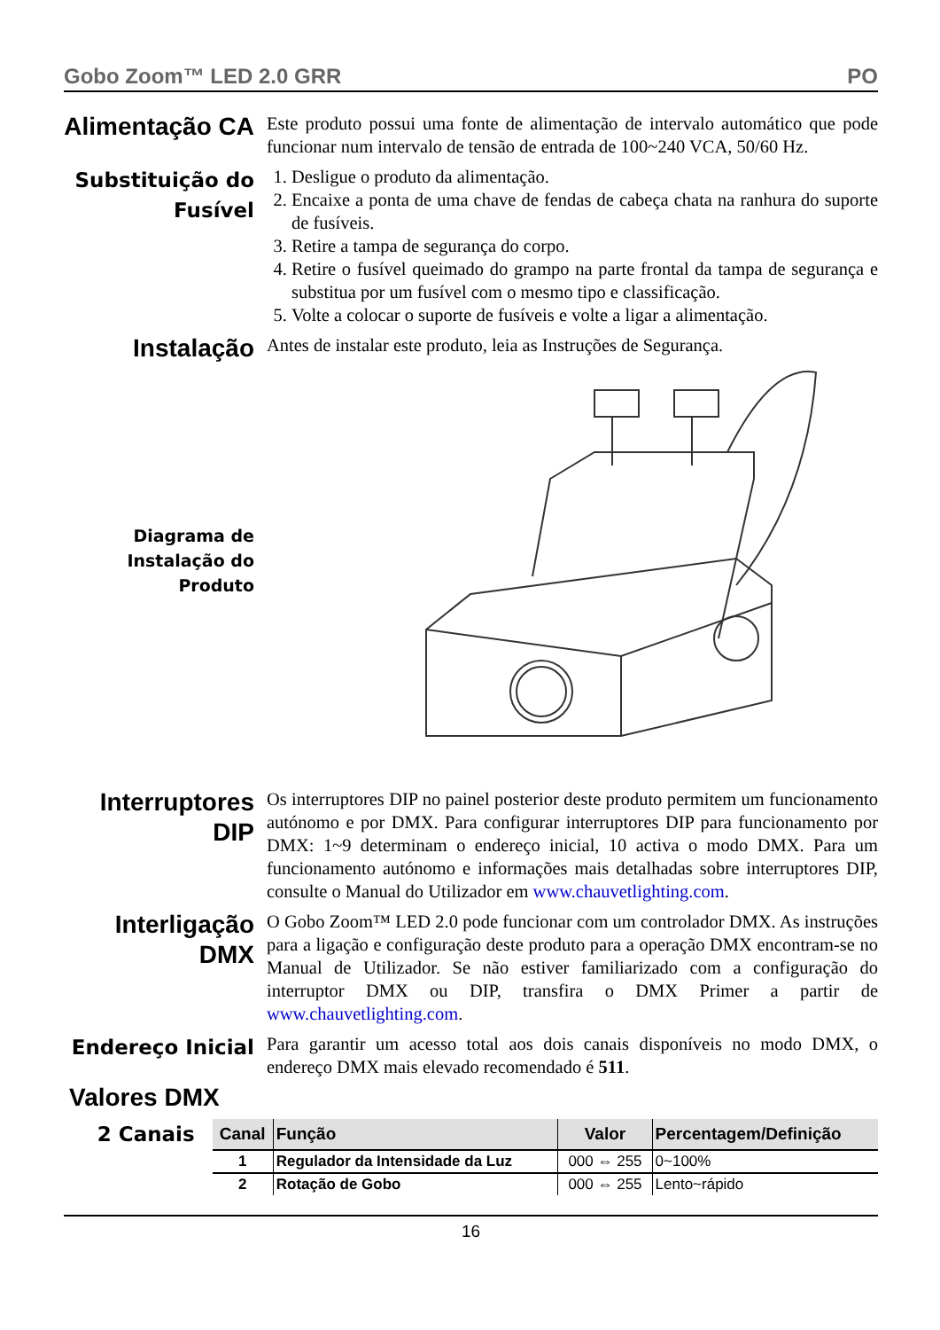Gobo Zoom™ LED 2.0 GRR PO
Alimentação CA
Este produto possui uma fonte de alimentação de intervalo automático que pode funcionar num intervalo de tensão de entrada de 100~240 VCA, 50/60 Hz.
Substituição do Fusível
1. Desligue o produto da alimentação.
2. Encaixe a ponta de uma chave de fendas de cabeça chata na ranhura do suporte de fusíveis.
3. Retire a tampa de segurança do corpo.
4. Retire o fusível queimado do grampo na parte frontal da tampa de segurança e substitua por um fusível com o mesmo tipo e classificação.
5. Volte a colocar o suporte de fusíveis e volte a ligar a alimentação.
Instalação
Antes de instalar este produto, leia as Instruções de Segurança.
Diagrama de Instalação do Produto
Interruptores DIP
Os interruptores DIP no painel posterior deste produto permitem um funcionamento autónomo e por DMX. Para configurar interruptores DIP para funcionamento por DMX: 1~9 determinam o endereço inicial, 10 activa o modo DMX. Para um funcionamento autónomo e informações mais detalhadas sobre interruptores DIP, consulte o Manual do Utilizador em www.chauvetlighting.com.
Interligação DMX
O Gobo Zoom™ LED 2.0 pode funcionar com um controlador DMX. As instruções para a ligação e configuração deste produto para a operação DMX encontram-se no Manual de Utilizador. Se não estiver familiarizado com a configuração do interruptor DMX ou DIP, transfira o DMX Primer a partir de www.chauvetlighting.com.
Endereço Inicial
Para garantir um acesso total aos dois canais disponíveis no modo DMX, o endereço DMX mais elevado recomendado é 511.
Valores DMX
2 Canais
| Canal | Função | Valor | Percentagem/Definição |
| --- | --- | --- | --- |
| 1 | Regulador da Intensidade da Luz | 000 ⇔ 255 | 0~100% |
| 2 | Rotação de Gobo | 000 ⇔ 255 | Lento~rápido |
16